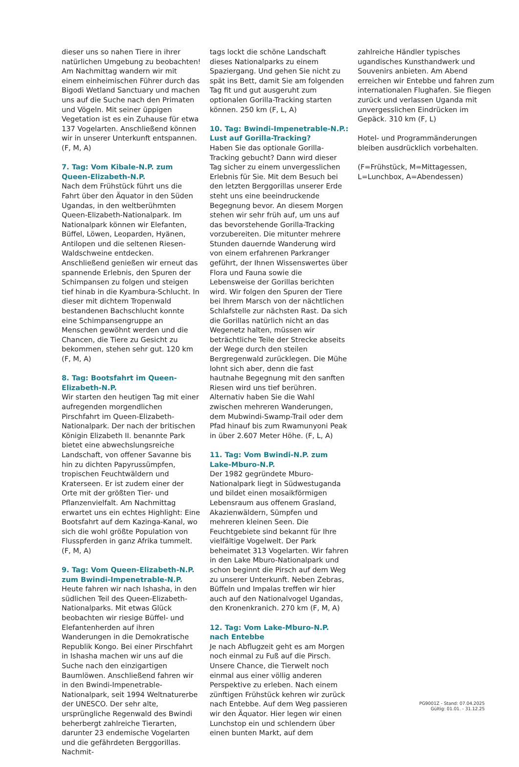dieser uns so nahen Tiere in ihrer natürlichen Umgebung zu beobachten! Am Nachmittag wandern wir mit einem einheimischen Führer durch das Bigodi Wetland Sanctuary und machen uns auf die Suche nach den Primaten und Vögeln. Mit seiner üppigen Vegetation ist es ein Zuhause für etwa 137 Vogelarten. Anschließend können wir in unserer Unterkunft entspannen. (F, M, A)
7. Tag: Vom Kibale-N.P. zum Queen-Elizabeth-N.P.
Nach dem Frühstück führt uns die Fahrt über den Äquator in den Süden Ugandas, in den weltberühmten Queen-Elizabeth-Nationalpark. Im Nationalpark können wir Elefanten, Büffel, Löwen, Leoparden, Hyänen, Antilopen und die seltenen Riesen-Waldschweine entdecken. Anschließend genießen wir erneut das spannende Erlebnis, den Spuren der Schimpansen zu folgen und steigen tief hinab in die Kyambura-Schlucht. In dieser mit dichtem Tropenwald bestandenen Bachschlucht konnte eine Schimpansengruppe an Menschen gewöhnt werden und die Chancen, die Tiere zu Gesicht zu bekommen, stehen sehr gut. 120 km (F, M, A)
8. Tag: Bootsfahrt im Queen-Elizabeth-N.P.
Wir starten den heutigen Tag mit einer aufregenden morgendlichen Pirschfahrt im Queen-Elizabeth-Nationalpark. Der nach der britischen Königin Elizabeth II. benannte Park bietet eine abwechslungsreiche Landschaft, von offener Savanne bis hin zu dichten Papyrussümpfen, tropischen Feuchtwäldern und Kraterseen. Er ist zudem einer der Orte mit der größten Tier- und Pflanzenvielfalt. Am Nachmittag erwartet uns ein echtes Highlight: Eine Bootsfahrt auf dem Kazinga-Kanal, wo sich die wohl größte Population von Flusspferden in ganz Afrika tummelt. (F, M, A)
9. Tag: Vom Queen-Elizabeth-N.P. zum Bwindi-Impenetrable-N.P.
Heute fahren wir nach Ishasha, in den südlichen Teil des Queen-Elizabeth-Nationalparks. Mit etwas Glück beobachten wir riesige Büffel- und Elefantenherden auf ihren Wanderungen in die Demokratische Republik Kongo. Bei einer Pirschfahrt in Ishasha machen wir uns auf die Suche nach den einzigartigen Baumlöwen. Anschließend fahren wir in den Bwindi-Impenetrable-Nationalpark, seit 1994 Weltnaturerbe der UNESCO. Der sehr alte, ursprüngliche Regenwald des Bwindi beherbergt zahlreiche Tierarten, darunter 23 endemische Vogelarten und die gefährdeten Berggorillas. Nachmit-
tags lockt die schöne Landschaft dieses Nationalparks zu einem Spaziergang. Und gehen Sie nicht zu spät ins Bett, damit Sie am folgenden Tag fit und gut ausgeruht zum optionalen Gorilla-Tracking starten können. 250 km (F, L, A)
10. Tag: Bwindi-Impenetrable-N.P.: Lust auf Gorilla-Tracking?
Haben Sie das optionale Gorilla-Tracking gebucht? Dann wird dieser Tag sicher zu einem unvergesslichen Erlebnis für Sie. Mit dem Besuch bei den letzten Berggorillas unserer Erde steht uns eine beeindruckende Begegnung bevor. An diesem Morgen stehen wir sehr früh auf, um uns auf das bevorstehende Gorilla-Tracking vorzubereiten. Die mitunter mehrere Stunden dauernde Wanderung wird von einem erfahrenen Parkranger geführt, der Ihnen Wissenswertes über Flora und Fauna sowie die Lebensweise der Gorillas berichten wird. Wir folgen den Spuren der Tiere bei Ihrem Marsch von der nächtlichen Schlafstelle zur nächsten Rast. Da sich die Gorillas natürlich nicht an das Wegenetz halten, müssen wir beträchtliche Teile der Strecke abseits der Wege durch den steilen Bergregenwald zurücklegen. Die Mühe lohnt sich aber, denn die fast hautnahe Begegnung mit den sanften Riesen wird uns tief berühren. Alternativ haben Sie die Wahl zwischen mehreren Wanderungen, dem Mubwindi-Swamp-Trail oder dem Pfad hinauf bis zum Rwamunyoni Peak in über 2.607 Meter Höhe. (F, L, A)
11. Tag: Vom Bwindi-N.P. zum Lake-Mburo-N.P.
Der 1982 gegründete Mburo-Nationalpark liegt in Südwestuganda und bildet einen mosaikförmigen Lebensraum aus offenem Grasland, Akazienwäldern, Sümpfen und mehreren kleinen Seen. Die Feuchtgebiete sind bekannt für Ihre vielfältige Vogelwelt. Der Park beheimatet 313 Vogelarten. Wir fahren in den Lake Mburo-Nationalpark und schon beginnt die Pirsch auf dem Weg zu unserer Unterkunft. Neben Zebras, Büffeln und Impalas treffen wir hier auch auf den Nationalvogel Ugandas, den Kronenkranich. 270 km (F, M, A)
12. Tag: Vom Lake-Mburo-N.P. nach Entebbe
Je nach Abflugzeit geht es am Morgen noch einmal zu Fuß auf die Pirsch. Unsere Chance, die Tierwelt noch einmal aus einer völlig anderen Perspektive zu erleben. Nach einem zünftigen Frühstück kehren wir zurück nach Entebbe. Auf dem Weg passieren wir den Äquator. Hier legen wir einen Lunchstop ein und schlendern über einen bunten Markt, auf dem
zahlreiche Händler typisches ugandisches Kunsthandwerk und Souvenirs anbieten. Am Abend erreichen wir Entebbe und fahren zum internationalen Flughafen. Sie fliegen zurück und verlassen Uganda mit unvergesslichen Eindrücken im Gepäck. 310 km (F, L)
Hotel- und Programmänderungen bleiben ausdrücklich vorbehalten.
(F=Frühstück, M=Mittagessen, L=Lunchbox, A=Abendessen)
PG9001Z - Stand: 07.04.2025
Gültig: 01.01. - 31.12.25